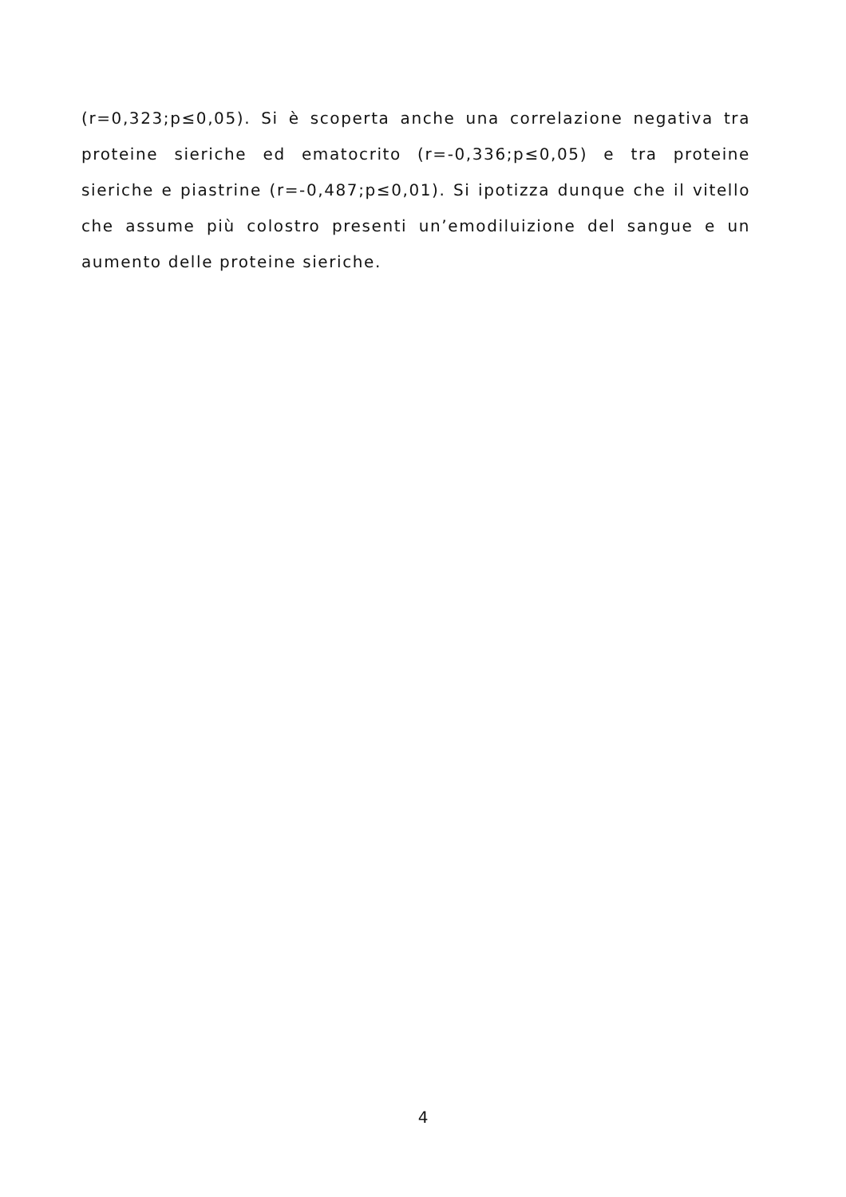(r=0,323;p≤0,05). Si è scoperta anche una correlazione negativa tra proteine sieriche ed ematocrito (r=-0,336;p≤0,05) e tra proteine sieriche e piastrine (r=-0,487;p≤0,01). Si ipotizza dunque che il vitello che assume più colostro presenti un’emodiluizione del sangue e un aumento delle proteine sieriche.
4